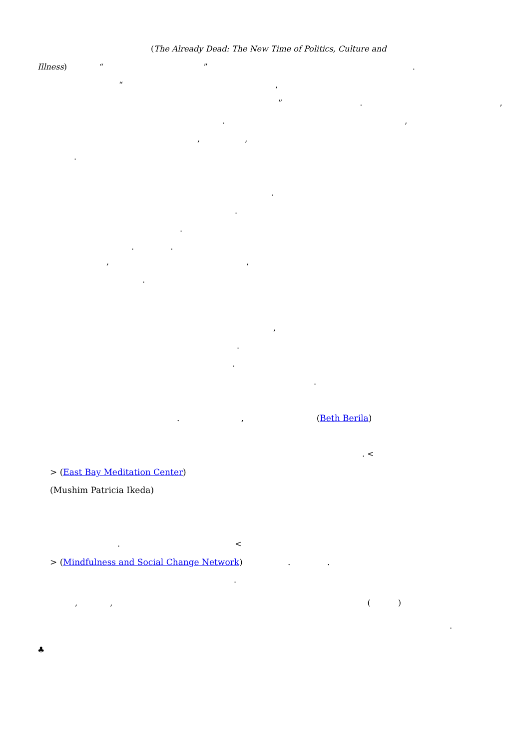(The Already Dead: The New Time of Politics, Culture and
Illness) “ ” .
“ ,
” . ,
. ,
, ,
.
.
.
.
. .
, ,
.
,
.
.
.
. , (Beth Berila)
. <
> (East Bay Meditation Center)
(Mushim Patricia Ikeda)
. <
> (Mindfulness and Social Change Network) . .
.
, , ( )
.
♣